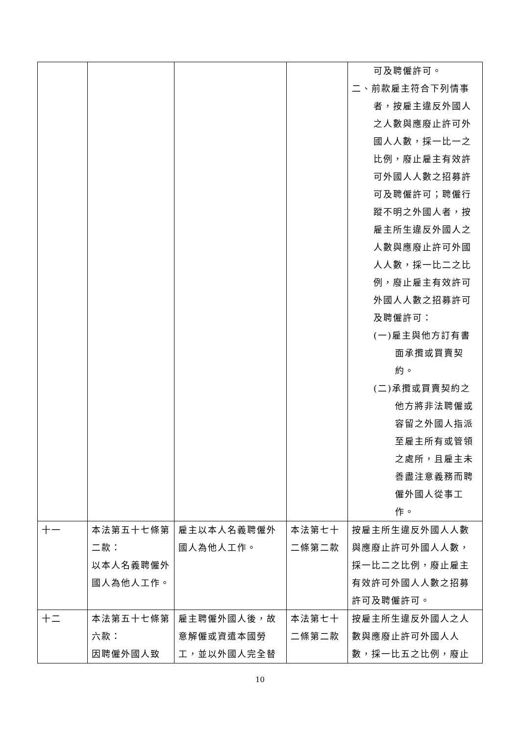| | | | | 可及聘僱許可。 二、前款雇主符合下列情事 者，按雇主違反外國人之人數與應廢止許可外國人人數，採一比一之比例，廢止雇主有效許可外國人人數之招募許可及聘僱許可；聘僱行蹤不明之外國人者，按雇主所生違反外國人之人數與應廢止許可外國人人數，採一比二之比例，廢止雇主有效許可外國人人數之招募許可及聘僱許可： (一)雇主與他方訂有書 面承攬或買賣契約。 (二)承攬或買賣契約之 他方將非法聘僱或容留之外國人指派至雇主所有或管領之處所，且雇主未善盡注意義務而聘僱外國人從事工作。 |
| 十一 | 本法第五十七條第二款： 以本人名義聘僱外國人為他人工作。 | 雇主以本人名義聘僱外國人為他人工作。 | 本法第七十二條第二款 | 按雇主所生違反外國人人數與應廢止許可外國人人數，採一比二之比例，廢止雇主有效許可外國人人數之招募許可及聘僱許可。 |
| 十二 | 本法第五十七條第六款： 因聘僱外國人致 | 雇主聘僱外國人後，故意解僱或資遣本國勞工，並以外國人完全替 | 本法第七十二條第二款 | 按雇主所生違反外國人之人數與應廢止許可外國人人數，採一比五之比例，廢止 |
10